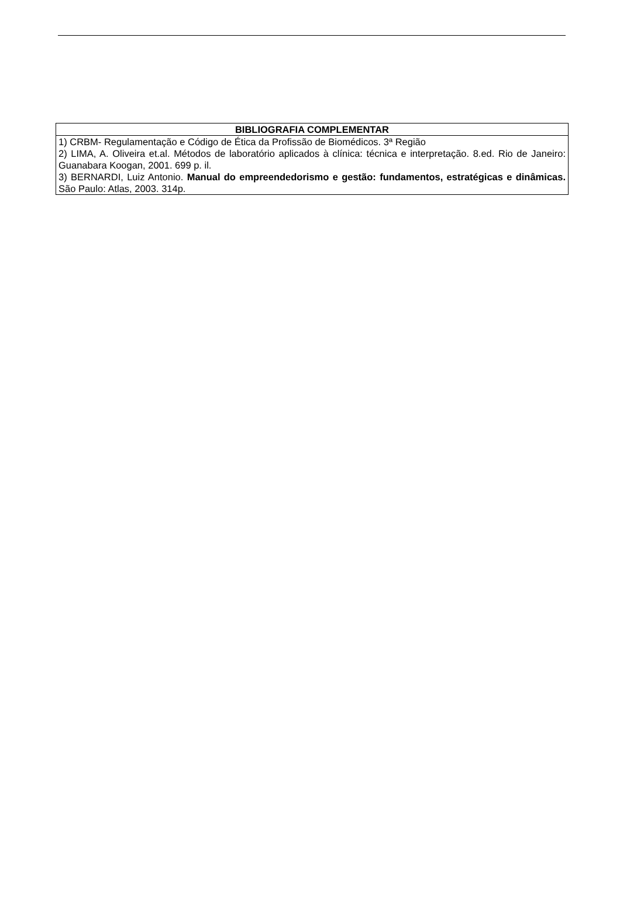| BIBLIOGRAFIA COMPLEMENTAR |
| --- |
| 1) CRBM- Regulamentação e Código de Ética da Profissão de Biomédicos. 3ª Região 2) LIMA, A. Oliveira et.al. Métodos de laboratório aplicados à clínica: técnica e interpretação. 8.ed. Rio de Janeiro: Guanabara Koogan, 2001. 699 p. il. 3) BERNARDI, Luiz Antonio. Manual do empreendedorismo e gestão: fundamentos, estratégicas e dinâmicas. São Paulo: Atlas, 2003. 314p. |